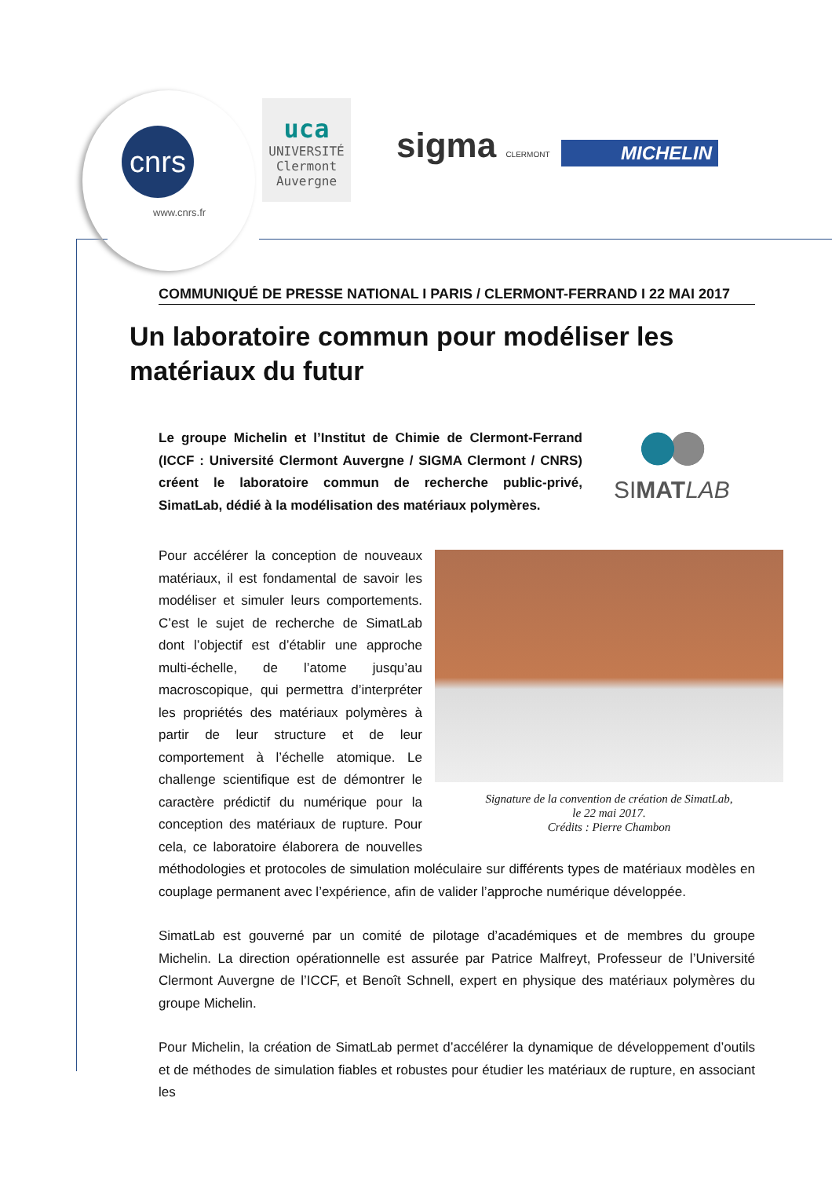cnrs
www.cnrs.fr
uca
UNIVERSITÉ
Clermont
Auvergne
sigma CLERMONT MICHELIN
COMMUNIQUÉ DE PRESSE NATIONAL I PARIS / CLERMONT-FERRAND I 22 MAI 2017
Un laboratoire commun pour modéliser les matériaux du futur
Le groupe Michelin et l’Institut de Chimie de Clermont-Ferrand (ICCF : Université Clermont Auvergne / SIGMA Clermont / CNRS) créent le laboratoire commun de recherche public-privé, SimatLab, dédié à la modélisation des matériaux polymères.
SIMAT LAB
Signature de la convention de création de SimatLab,
le 22 mai 2017.
Crédits : Pierre Chambon
Pour accélérer la conception de nouveaux matériaux, il est fondamental de savoir les modéliser et simuler leurs comportements. C’est le sujet de recherche de SimatLab dont l’objectif est d’établir une approche multi-échelle, de l’atome jusqu’au macroscopique, qui permettra d’interpréter les propriétés des matériaux polymères à partir de leur structure et de leur comportement à l’échelle atomique. Le challenge scientifique est de démontrer le caractère prédictif du numérique pour la conception des matériaux de rupture. Pour cela, ce laboratoire élaborera de nouvelles méthodologies et protocoles de simulation moléculaire sur différents types de matériaux modèles en couplage permanent avec l’expérience, afin de valider l’approche numérique développée.
SimatLab est gouverné par un comité de pilotage d’académiques et de membres du groupe Michelin. La direction opérationnelle est assurée par Patrice Malfreyt, Professeur de l’Université Clermont Auvergne de l’ICCF, et Benoît Schnell, expert en physique des matériaux polymères du groupe Michelin.
Pour Michelin, la création de SimatLab permet d’accélérer la dynamique de développement d’outils et de méthodes de simulation fiables et robustes pour étudier les matériaux de rupture, en associant les